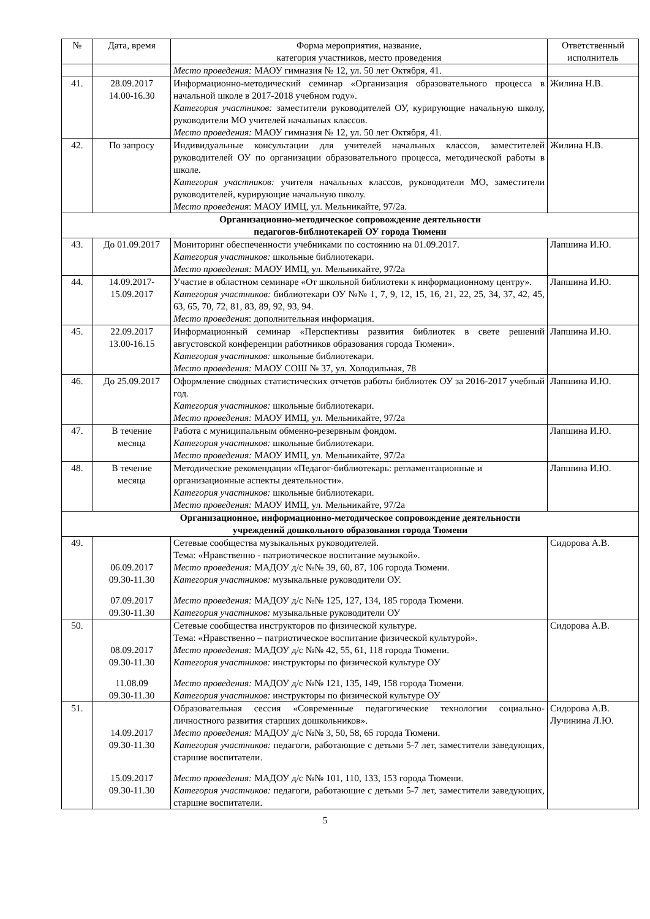| № | Дата, время | Форма мероприятия, название, категория участников, место проведения | Ответственный исполнитель |
| --- | --- | --- | --- |
| | | Место проведения: МАОУ гимназия № 12, ул. 50 лет Октября, 41. | |
| 41. | 28.09.2017 14.00-16.30 | Информационно-методический семинар «Организация образовательного процесса в начальной школе в 2017-2018 учебном году». Категория участников: заместители руководителей ОУ, курирующие начальную школу, руководители МО учителей начальных классов. Место проведения: МАОУ гимназия № 12, ул. 50 лет Октября, 41. | Жилина Н.В. |
| 42. | По запросу | Индивидуальные консультации для учителей начальных классов, заместителей руководителей ОУ по организации образовательного процесса, методической работы в школе. Категория участников: учителя начальных классов, руководители МО, заместители руководителей, курирующие начальную школу. Место проведения : МАОУ ИМЦ, ул. Мельникайте, 97/2а. | Жилина Н.В. |
| Организационно-методическое сопровождение деятельности педагогов-библиотекарей ОУ города Тюмени | | | |
| 43. | До 01.09.2017 | Мониторинг обеспеченности учебниками по состоянию на 01.09.2017. Категория участников: школьные библиотекари. Место проведения: МАОУ ИМЦ, ул. Мельникайте, 97/2а | Лапшина И.Ю. |
| 44. | 14.09.2017- 15.09.2017 | Участие в областном семинаре «От школьной библиотеки к информационному центру». Категория участников: библиотекари ОУ №№ 1, 7, 9, 12, 15, 16, 21, 22, 25, 34, 37, 42, 45, 63, 65, 70, 72, 81, 83, 89, 92, 93, 94. Место проведения : дополнительная информация. | Лапшина И.Ю. |
| 45. | 22.09.2017 13.00-16.15 | Информационный семинар «Перспективы развития библиотек в свете решений августовской конференции работников образования города Тюмени». Категория участников: школьные библиотекари. Место проведения: МАОУ СОШ № 37, ул. Холодильная, 78 | Лапшина И.Ю. |
| 46. | До 25.09.2017 | Оформление сводных статистических отчетов работы библиотек ОУ за 2016-2017 учебный год. Категория участников: школьные библиотекари. Место проведения: МАОУ ИМЦ, ул. Мельникайте, 97/2а | Лапшина И.Ю. |
| 47. | В течение месяца | Работа с муниципальным обменно-резервным фондом. Категория участников: школьные библиотекари. Место проведения: МАОУ ИМЦ, ул. Мельникайте, 97/2а | Лапшина И.Ю. |
| 48. | В течение месяца | Методические рекомендации «Педагог-библиотекарь: регламентационные и организационные аспекты деятельности». Категория участников: школьные библиотекари. Место проведения: МАОУ ИМЦ, ул. Мельникайте, 97/2а | Лапшина И.Ю. |
| Организационное, информационно-методическое сопровождение деятельности учреждений дошкольного образования города Тюмени | | | |
| 49. | 06.09.2017 09.30-11.30 07.09.2017 09.30-11.30 | Сетевые сообщества музыкальных руководителей. Тема: «Нравственно - патриотическое воспитание музыкой». Место проведения: МАДОУ д/с №№ 39, 60, 87, 106 города Тюмени. Категория участников: музыкальные руководители ОУ. Место проведения: МАДОУ д/с №№ 125, 127, 134, 185 города Тюмени. Категория участников: музыкальные руководители ОУ | Сидорова А.В. |
| 50. | 08.09.2017 09.30-11.30 11.08.09 09.30-11.30 | Сетевые сообщества инструкторов по физической культуре. Тема: «Нравственно – патриотическое воспитание физической культурой». Место проведения: МАДОУ д/с №№ 42, 55, 61, 118 города Тюмени. Категория участников: инструкторы по физической культуре ОУ Место проведения: МАДОУ д/с №№ 121, 135, 149, 158 города Тюмени. Категория участников: инструкторы по физической культуре ОУ | Сидорова А.В. |
| 51. | 14.09.2017 09.30-11.30 15.09.2017 09.30-11.30 | Образовательная сессия «Современные педагогические технологии социально-личностного развития старших дошкольников». Место проведения: МАДОУ д/с №№ 3, 50, 58, 65 города Тюмени. Категория участников: педагоги, работающие с детьми 5-7 лет, заместители заведующих, старшие воспитатели. Место проведения: МАДОУ д/с №№ 101, 110, 133, 153 города Тюмени. Категория участников: педагоги, работающие с детьми 5-7 лет, заместители заведующих, старшие воспитатели. | Сидорова А.В. Лучинина Л.Ю. |
5